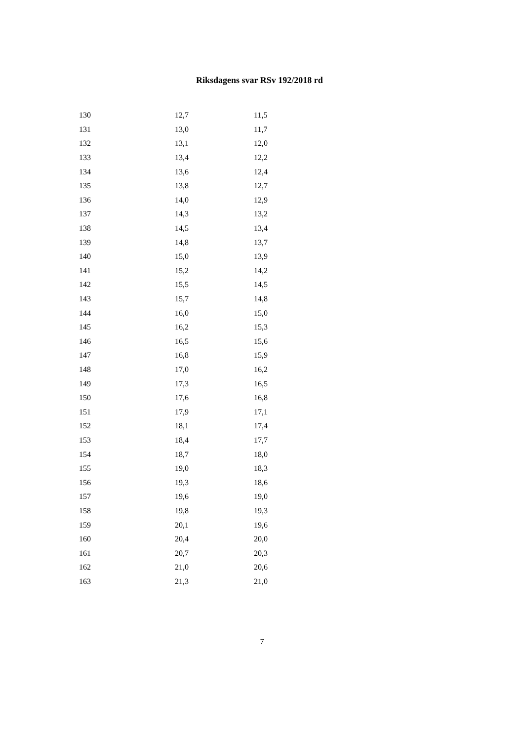Riksdagens svar RSv 192/2018 rd
| 130 | 12,7 | 11,5 |
| 131 | 13,0 | 11,7 |
| 132 | 13,1 | 12,0 |
| 133 | 13,4 | 12,2 |
| 134 | 13,6 | 12,4 |
| 135 | 13,8 | 12,7 |
| 136 | 14,0 | 12,9 |
| 137 | 14,3 | 13,2 |
| 138 | 14,5 | 13,4 |
| 139 | 14,8 | 13,7 |
| 140 | 15,0 | 13,9 |
| 141 | 15,2 | 14,2 |
| 142 | 15,5 | 14,5 |
| 143 | 15,7 | 14,8 |
| 144 | 16,0 | 15,0 |
| 145 | 16,2 | 15,3 |
| 146 | 16,5 | 15,6 |
| 147 | 16,8 | 15,9 |
| 148 | 17,0 | 16,2 |
| 149 | 17,3 | 16,5 |
| 150 | 17,6 | 16,8 |
| 151 | 17,9 | 17,1 |
| 152 | 18,1 | 17,4 |
| 153 | 18,4 | 17,7 |
| 154 | 18,7 | 18,0 |
| 155 | 19,0 | 18,3 |
| 156 | 19,3 | 18,6 |
| 157 | 19,6 | 19,0 |
| 158 | 19,8 | 19,3 |
| 159 | 20,1 | 19,6 |
| 160 | 20,4 | 20,0 |
| 161 | 20,7 | 20,3 |
| 162 | 21,0 | 20,6 |
| 163 | 21,3 | 21,0 |
7